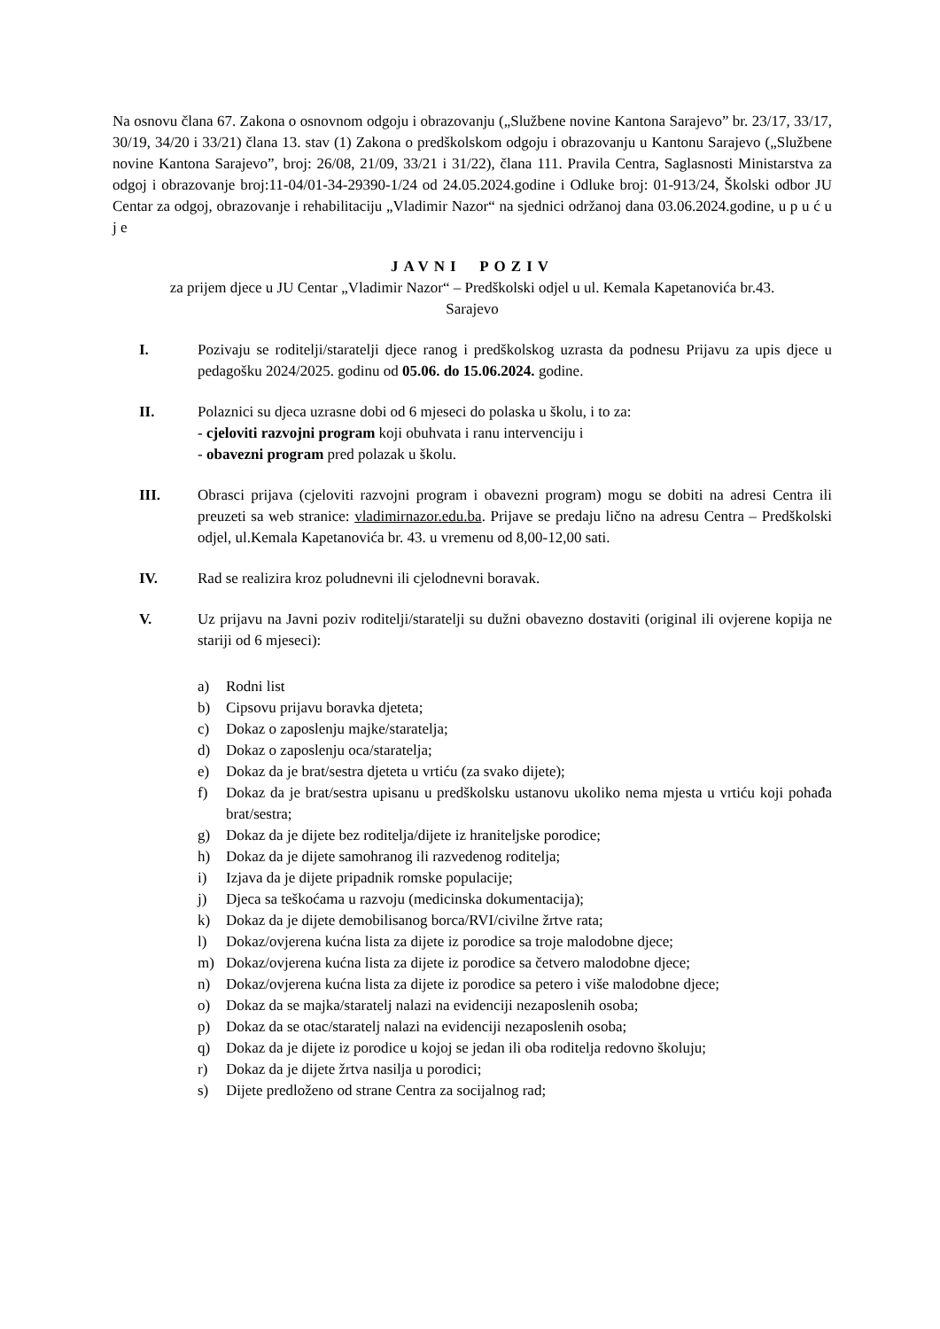Na osnovu člana 67. Zakona o osnovnom odgoju i obrazovanju („Službene novine Kantona Sarajevo” br. 23/17, 33/17, 30/19, 34/20 i 33/21) člana 13. stav (1) Zakona o predškolskom odgoju i obrazovanju u Kantonu Sarajevo („Službene novine Kantona Sarajevo”, broj: 26/08, 21/09, 33/21 i 31/22), člana 111. Pravila Centra, Saglasnosti Ministarstva za odgoj i obrazovanje broj:11-04/01-34-29390-1/24 od 24.05.2024.godine i Odluke broj: 01-913/24, Školski odbor JU Centar za odgoj, obrazovanje i rehabilitaciju „Vladimir Nazor“ na sjednici održanoj dana 03.06.2024.godine, u p u ć u j e
JAVNI POZIV
za prijem djece u JU Centar „Vladimir Nazor“ – Predškolski odjel u ul. Kemala Kapetanovića br.43.
Sarajevo
I. Pozivaju se roditelji/staratelji djece ranog i predškolskog uzrasta da podnesu Prijavu za upis djece u pedagošku 2024/2025. godinu od 05.06. do 15.06.2024. godine.
II. Polaznici su djeca uzrasne dobi od 6 mjeseci do polaska u školu, i to za:
- cjeloviti razvojni program koji obuhvata i ranu intervenciju i
- obavezni program pred polazak u školu.
III. Obrasci prijava (cjeloviti razvojni program i obavezni program) mogu se dobiti na adresi Centra ili preuzeti sa web stranice: vladimirnazor.edu.ba. Prijave se predaju lično na adresu Centra – Predškolski odjel, ul.Kemala Kapetanovića br. 43. u vremenu od 8,00-12,00 sati.
IV. Rad se realizira kroz poludnevni ili cjelodnevni boravak.
V. Uz prijavu na Javni poziv roditelji/staratelji su dužni obavezno dostaviti (original ili ovjerene kopija ne stariji od 6 mjeseci):
a) Rodni list
b) Cipsovu prijavu boravka djeteta;
c) Dokaz o zaposlenju majke/staratelja;
d) Dokaz o zaposlenju oca/staratelja;
e) Dokaz da je brat/sestra djeteta u vrtiću (za svako dijete);
f) Dokaz da je brat/sestra upisanu u predškolsku ustanovu ukoliko nema mjesta u vrtiću koji pohađa brat/sestra;
g) Dokaz da je dijete bez roditelja/dijete iz hraniteljske porodice;
h) Dokaz da je dijete samohranog ili razvedenog roditelja;
i) Izjava da je dijete pripadnik romske populacije;
j) Djeca sa teškoćama u razvoju (medicinska dokumentacija);
k) Dokaz da je dijete demobilisanog borca/RVI/civilne žrtve rata;
l) Dokaz/ovjerena kućna lista za dijete iz porodice sa troje malodobne djece;
m) Dokaz/ovjerena kućna lista za dijete iz porodice sa četvero malodobne djece;
n) Dokaz/ovjerena kućna lista za dijete iz porodice sa petero i više malodobne djece;
o) Dokaz da se majka/staratelj nalazi na evidenciji nezaposlenih osoba;
p) Dokaz da se otac/staratelj nalazi na evidenciji nezaposlenih osoba;
q) Dokaz da je dijete iz porodice u kojoj se jedan ili oba roditelja redovno školuju;
r) Dokaz da je dijete žrtva nasilja u porodici;
s) Dijete predloženo od strane Centra za socijalnog rad;